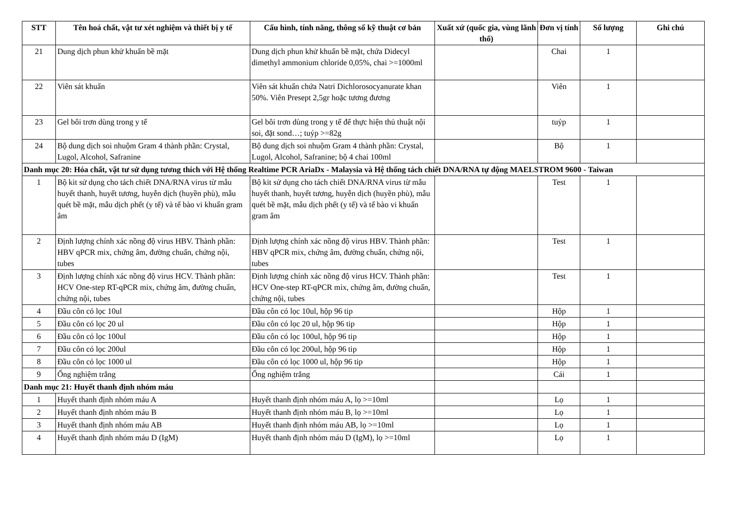| STT | Tên hoá chất, vật tư xét nghiệm và thiết bị y tế | Cấu hình, tính năng, thông số kỹ thuật cơ bản | Xuất xứ (quốc gia, vùng lãnh thổ) | Đơn vị tính | Số lượng | Ghi chú |
| --- | --- | --- | --- | --- | --- | --- |
| 21 | Dung dịch phun khử khuẩn bề mặt | Dung dịch phun khử khuẩn bề mặt, chứa Didecyl dimethyl ammonium chloride 0,05%, chai >=1000ml | | Chai | 1 | |
| 22 | Viên sát khuẩn | Viên sát khuẩn chứa Natri Dichlorosocyanurate khan 50%. Viên Presept 2,5gr hoặc tương đương | | Viên | 1 | |
| 23 | Gel bôi trơn dùng trong y tế | Gel bôi trơn dùng trong y tế để thực hiện thủ thuật nội soi, đặt sond…; tuýp >=82g | | tuýp | 1 | |
| 24 | Bộ dung dịch soi nhuộm Gram 4 thành phần: Crystal, Lugol, Alcohol, Safranine | Bộ dung dịch soi nhuộm Gram 4 thành phần: Crystal, Lugol, Alcohol, Safranine; bộ 4 chai 100ml | | Bộ | 1 | |
| Danh mục 20: Hóa chất, vật tư sử dụng tương thích với Hệ thống Realtime PCR AriaDx - Malaysia và Hệ thống tách chiết DNA/RNA tự động MAELSTROM 9600 - Taiwan | | | | | | |
| 1 | Bộ kit sử dụng cho tách chiết DNA/RNA virus từ mẫu huyết thanh, huyết tương, huyễn dịch (huyền phù), mẫu quét bề mặt, mẫu dịch phết (y tế) và tế bào vi khuẩn gram âm | Bộ kit sử dụng cho tách chiết DNA/RNA virus từ mẫu huyết thanh, huyết tương, huyễn dịch (huyền phù), mẫu quét bề mặt, mẫu dịch phết (y tế) và tế bào vi khuẩn gram âm | | Test | 1 | |
| 2 | Định lượng chính xác nồng độ virus HBV. Thành phần: HBV qPCR mix, chứng âm, đường chuẩn, chứng nội, tubes | Định lượng chính xác nồng độ virus HBV. Thành phần: HBV qPCR mix, chứng âm, đường chuẩn, chứng nội, tubes | | Test | 1 | |
| 3 | Định lượng chính xác nồng độ virus HCV. Thành phần: HCV One-step RT-qPCR mix, chứng âm, đường chuẩn, chứng nội, tubes | Định lượng chính xác nồng độ virus HCV. Thành phần: HCV One-step RT-qPCR mix, chứng âm, đường chuẩn, chứng nội, tubes | | Test | 1 | |
| 4 | Đầu côn có lọc 10ul | Đầu côn có lọc 10ul, hộp 96 tip | | Hộp | 1 | |
| 5 | Đầu côn có lọc 20 ul | Đầu côn có lọc 20 ul, hộp 96 tip | | Hộp | 1 | |
| 6 | Đầu côn có lọc 100ul | Đầu côn có lọc 100ul, hộp 96 tip | | Hộp | 1 | |
| 7 | Đầu côn có lọc 200ul | Đầu côn có lọc 200ul, hộp 96 tip | | Hộp | 1 | |
| 8 | Đầu côn có lọc 1000 ul | Đầu côn có lọc 1000 ul, hộp 96 tip | | Hộp | 1 | |
| 9 | Ống nghiệm trắng | Ống nghiệm trắng | | Cái | 1 | |
| Danh mục 21: Huyết thanh định nhóm máu | | | | | | |
| 1 | Huyết thanh định nhóm máu A | Huyết thanh định nhóm máu A, lọ >=10ml | | Lọ | 1 | |
| 2 | Huyết thanh định nhóm máu B | Huyết thanh định nhóm máu B, lọ >=10ml | | Lọ | 1 | |
| 3 | Huyết thanh định nhóm máu AB | Huyết thanh định nhóm máu AB, lọ >=10ml | | Lọ | 1 | |
| 4 | Huyết thanh định nhóm máu D (IgM) | Huyết thanh định nhóm máu D (IgM), lọ >=10ml | | Lọ | 1 | |